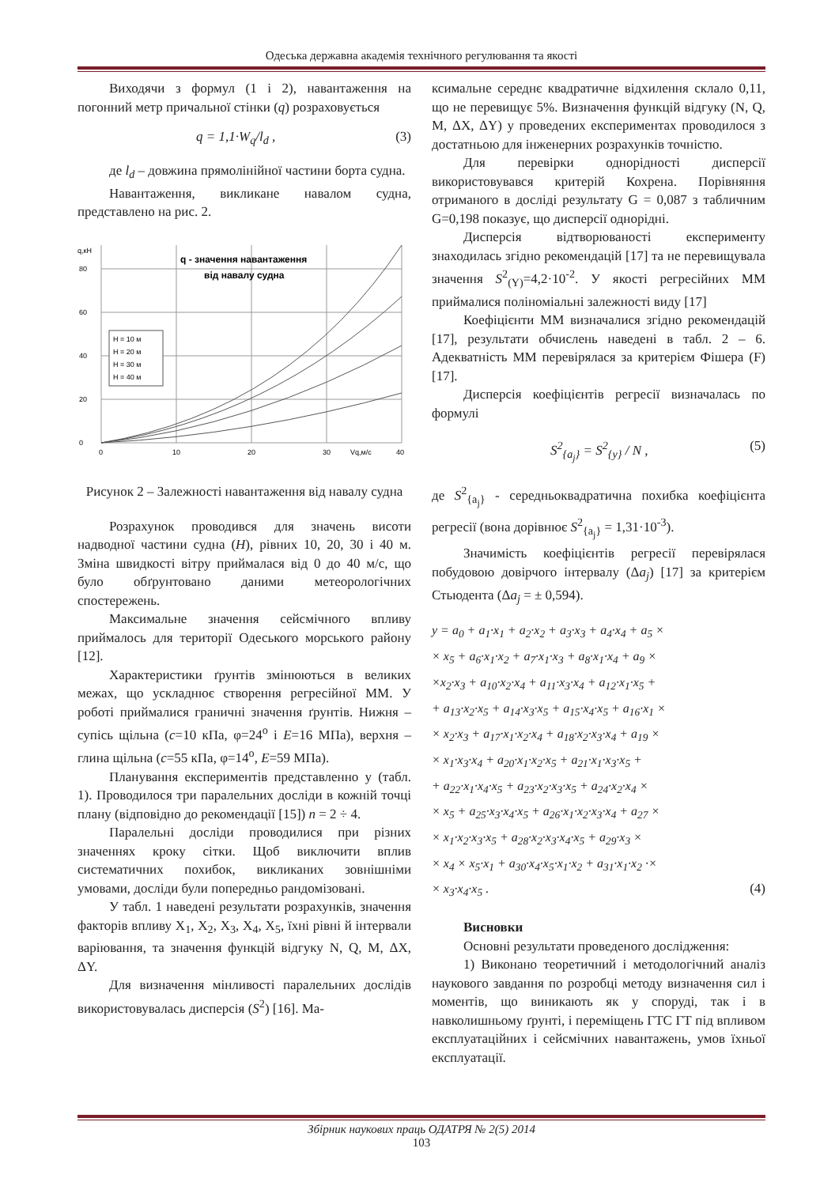Одеська державна академія технічного регулювання та якості
Виходячи з формул (1 і 2), навантаження на погонний метр причальної стінки (q) розраховується
q = 1,1·W<sub>q</sub>/l<sub>d</sub> , (3)
де l<sub>d</sub> – довжина прямолінійної частини борта судна.
Навантаження, викликане навалом судна, представлено на рис. 2.
q,кН
80
60
40
20
0
0
10
20
30
Vq,м/с
40
q - значення навантаження
від навалу судна
H = 10 м
H = 20 м
H = 30 м
H = 40 м
Рисунок 2 – Залежності навантаження від навалу судна
Розрахунок проводився для значень висоти надводної частини судна (H), рівних 10, 20, 30 і 40 м. Зміна швидкості вітру приймалася від 0 до 40 м/с, що було обґрунтовано даними метеорологічних спостережень.
Максимальне значення сейсмічного впливу приймалось для території Одеського морського району [12].
Характеристики ґрунтів змінюються в великих межах, що ускладнює створення регресійної ММ. У роботі приймалися граничні значення ґрунтів. Нижня – супісь щільна (c=10 кПа, φ=24<sup>o</sup> і E=16 МПа), верхня – глина щільна (c=55 кПа, φ=14<sup>o</sup>, E=59 МПа).
Планування експериментів представленно у (табл. 1). Проводилося три паралельних досліди в кожній точці плану (відповідно до рекомендації [15]) n = 2 ÷ 4.
Паралельні досліди проводилися при різних значеннях кроку сітки. Щоб виключити вплив систематичних похибок, викликаних зовнішніми умовами, досліди були попередньо рандомізовані.
У табл. 1 наведені результати розрахунків, значення факторів впливу X<sub>1</sub>, X<sub>2</sub>, X<sub>3</sub>, X<sub>4</sub>, X<sub>5</sub>, їхні рівні й інтервали варіювання, та значення функцій відгуку N, Q, M, ΔX, ΔY.
Для визначення мінливості паралельних дослідів використовувалась дисперсія (S<sup>2</sup>) [16]. Ма-
ксимальне середнє квадратичне відхилення склало 0,11, що не перевищує 5%. Визначення функцій відгуку (N, Q, M, ΔX, ΔY) у проведених експериментах проводилося з достатньою для інженерних розрахунків точністю.
Для перевірки однорідності дисперсії використовувався критерій Кохрена. Порівняння отриманого в досліді результату G = 0,087 з табличним G=0,198 показує, що дисперсії однорідні.
Дисперсія відтворюваності експерименту знаходилась згідно рекомендацій [17] та не перевищувала значення S<sup>2</sup><sub>(Y)</sub>=4,2·10<sup>-2</sup>. У якості регресійних ММ приймалися поліноміальні залежності виду [17]
Коефіцієнти ММ визначалися згідно рекомендацій [17], результати обчислень наведені в табл. 2 – 6. Адекватність ММ перевірялася за критерієм Фішера (F) [17].
Дисперсія коефіцієнтів регресії визначалась по формулі
S<sup>2</sup><sub>{a<sub>j</sub>}</sub> = S<sup>2</sup><sub>{y}</sub> / N , (5)
де S<sup>2</sup><sub>{a<sub>j</sub>}</sub> - середньоквадратична похибка коефіцієнта регресії (вона дорівнює S<sup>2</sup><sub>{a<sub>j</sub>}</sub> = 1,31·10<sup>-3</sup>).
Значимість коефіцієнтів регресії перевірялася побудовою довірчого інтервалу (Δa<sub>j</sub>) [17] за критерієм Стьюдента (Δa<sub>j</sub> = ± 0,594).
y = a<sub>0</sub> + a<sub>1</sub>·x<sub>1</sub> + a<sub>2</sub>·x<sub>2</sub> + a<sub>3</sub>·x<sub>3</sub> + a<sub>4</sub>·x<sub>4</sub> + a<sub>5</sub> ×
× x<sub>5</sub> + a<sub>6</sub>·x<sub>1</sub>·x<sub>2</sub> + a<sub>7</sub>·x<sub>1</sub>·x<sub>3</sub> + a<sub>8</sub>·x<sub>1</sub>·x<sub>4</sub> + a<sub>9</sub> ×
×x<sub>2</sub>·x<sub>3</sub> + a<sub>10</sub>·x<sub>2</sub>·x<sub>4</sub> + a<sub>11</sub>·x<sub>3</sub>·x<sub>4</sub> + a<sub>12</sub>·x<sub>1</sub>·x<sub>5</sub> +
+ a<sub>13</sub>·x<sub>2</sub>·x<sub>5</sub> + a<sub>14</sub>·x<sub>3</sub>·x<sub>5</sub> + a<sub>15</sub>·x<sub>4</sub>·x<sub>5</sub> + a<sub>16</sub>·x<sub>1</sub> ×
× x<sub>2</sub>·x<sub>3</sub> + a<sub>17</sub>·x<sub>1</sub>·x<sub>2</sub>·x<sub>4</sub> + a<sub>18</sub>·x<sub>2</sub>·x<sub>3</sub>·x<sub>4</sub> + a<sub>19</sub> ×
× x<sub>1</sub>·x<sub>3</sub>·x<sub>4</sub> + a<sub>20</sub>·x<sub>1</sub>·x<sub>2</sub>·x<sub>5</sub> + a<sub>21</sub>·x<sub>1</sub>·x<sub>3</sub>·x<sub>5</sub> +
+ a<sub>22</sub>·x<sub>1</sub>·x<sub>4</sub>·x<sub>5</sub> + a<sub>23</sub>·x<sub>2</sub>·x<sub>3</sub>·x<sub>5</sub> + a<sub>24</sub>·x<sub>2</sub>·x<sub>4</sub> ×
× x<sub>5</sub> + a<sub>25</sub>·x<sub>3</sub>·x<sub>4</sub>·x<sub>5</sub> + a<sub>26</sub>·x<sub>1</sub>·x<sub>2</sub>·x<sub>3</sub>·x<sub>4</sub> + a<sub>27</sub> ×
× x<sub>1</sub>·x<sub>2</sub>·x<sub>3</sub>·x<sub>5</sub> + a<sub>28</sub>·x<sub>2</sub>·x<sub>3</sub>·x<sub>4</sub>·x<sub>5</sub> + a<sub>29</sub>·x<sub>3</sub> ×
× x<sub>4</sub> × x<sub>5</sub>·x<sub>1</sub> + a<sub>30</sub>·x<sub>4</sub>·x<sub>5</sub>·x<sub>1</sub>·x<sub>2</sub> + a<sub>31</sub>·x<sub>1</sub>·x<sub>2</sub> ·×
× x<sub>3</sub>·x<sub>4</sub>·x<sub>5</sub> . (4)
Висновки
Основні результати проведеного дослідження:
1) Виконано теоретичний і методологічний аналіз наукового завдання по розробці методу визначення сил і моментів, що виникають як у споруді, так і в навколишньому ґрунті, і переміщень ГТС ГТ під впливом експлуатаційних і сейсмічних навантажень, умов їхньої експлуатації.
Збірник наукових праць ОДАТРЯ № 2(5) 2014
103